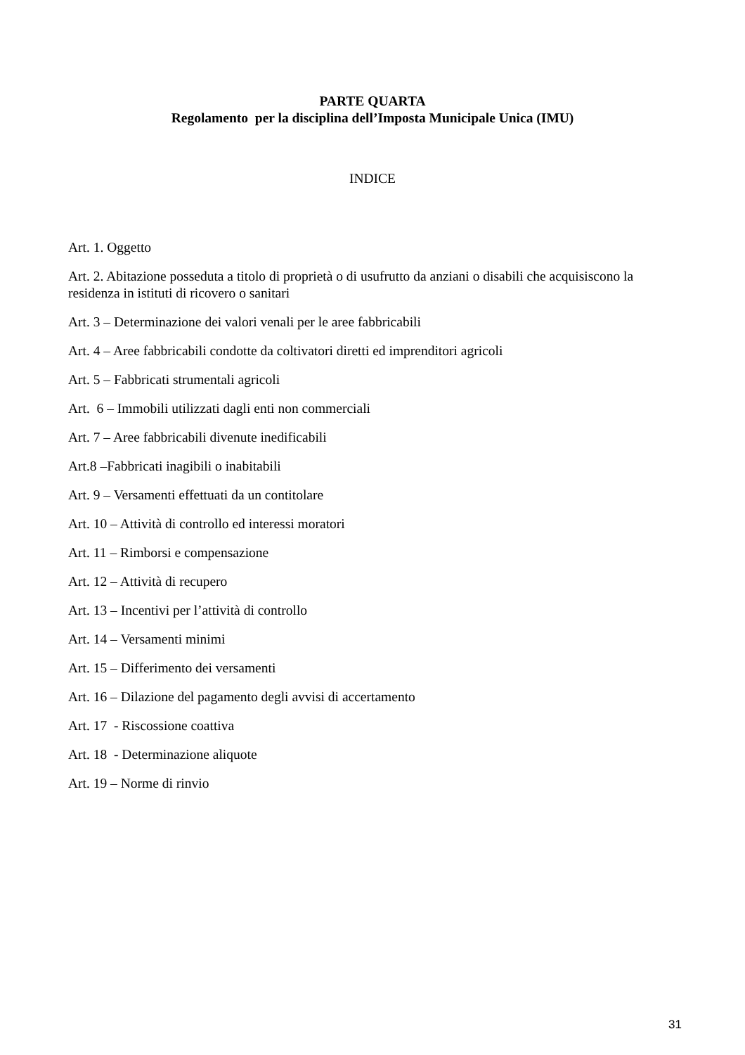PARTE QUARTA
Regolamento per la disciplina dell’Imposta Municipale Unica (IMU)
INDICE
Art. 1. Oggetto
Art. 2. Abitazione posseduta a titolo di proprietà o di usufrutto da anziani o disabili che acquisiscono la residenza in istituti di ricovero o sanitari
Art. 3 – Determinazione dei valori venali per le aree fabbricabili
Art. 4 – Aree fabbricabili condotte da coltivatori diretti ed imprenditori agricoli
Art. 5 – Fabbricati strumentali agricoli
Art. 6 – Immobili utilizzati dagli enti non commerciali
Art. 7 – Aree fabbricabili divenute inedificabili
Art.8 –Fabbricati inagibili o inabitabili
Art. 9 – Versamenti effettuati da un contitolare
Art. 10 – Attività di controllo ed interessi moratori
Art. 11 – Rimborsi e compensazione
Art. 12 – Attività di recupero
Art. 13 – Incentivi per l’attività di controllo
Art. 14 – Versamenti minimi
Art. 15 – Differimento dei versamenti
Art. 16 – Dilazione del pagamento degli avvisi di accertamento
Art. 17 - Riscossione coattiva
Art. 18 - Determinazione aliquote
Art. 19 – Norme di rinvio
31